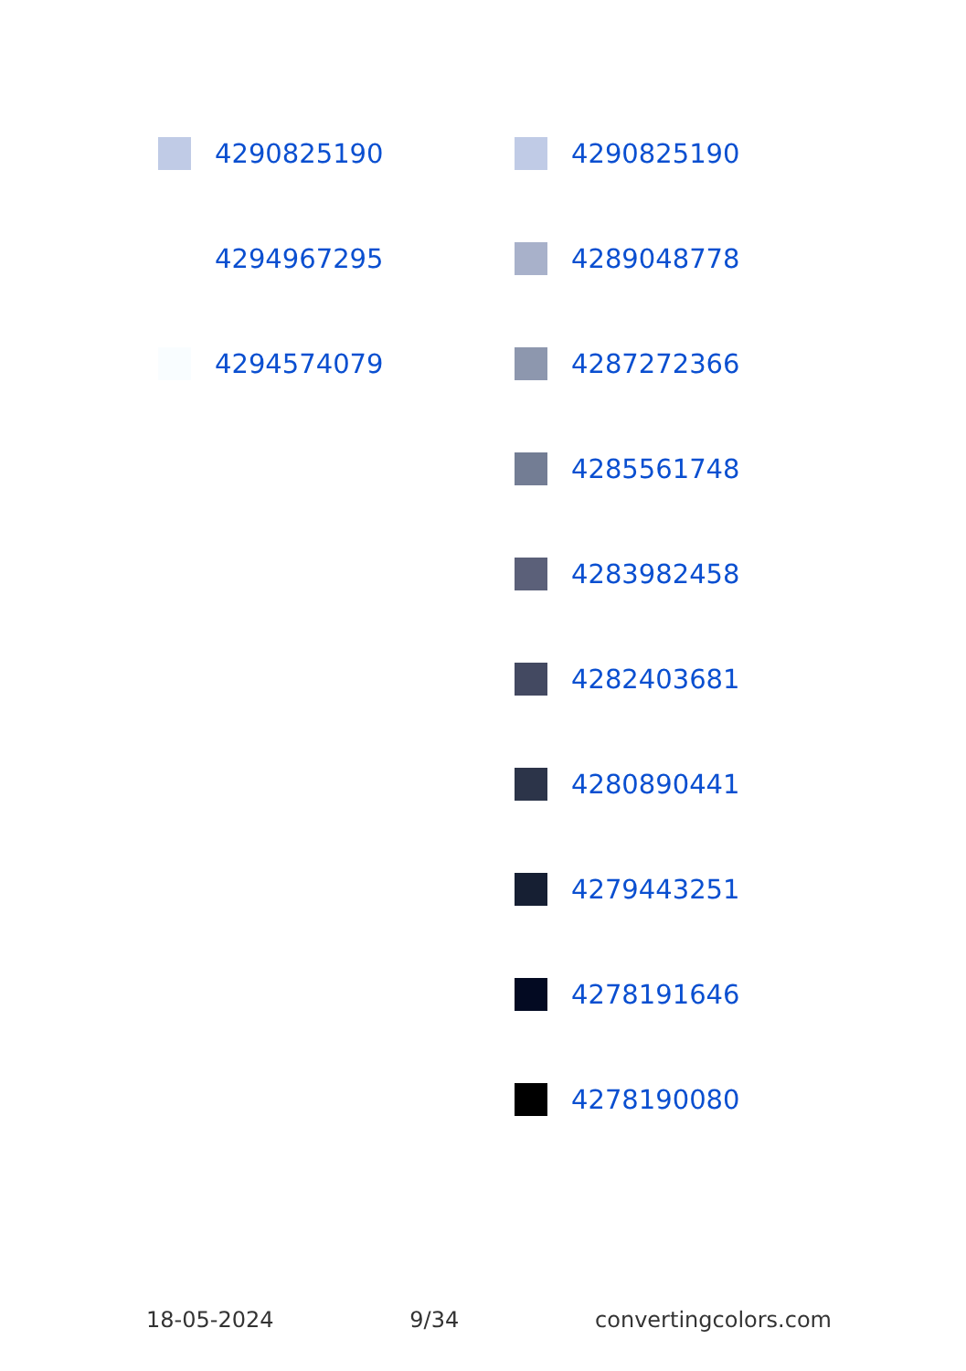4290825190
4294967295
4294574079
4290825190
4289048778
4287272366
4285561748
4283982458
4282403681
4280890441
4279443251
4278191646
4278190080
18-05-2024 9/34 convertingcolors.com